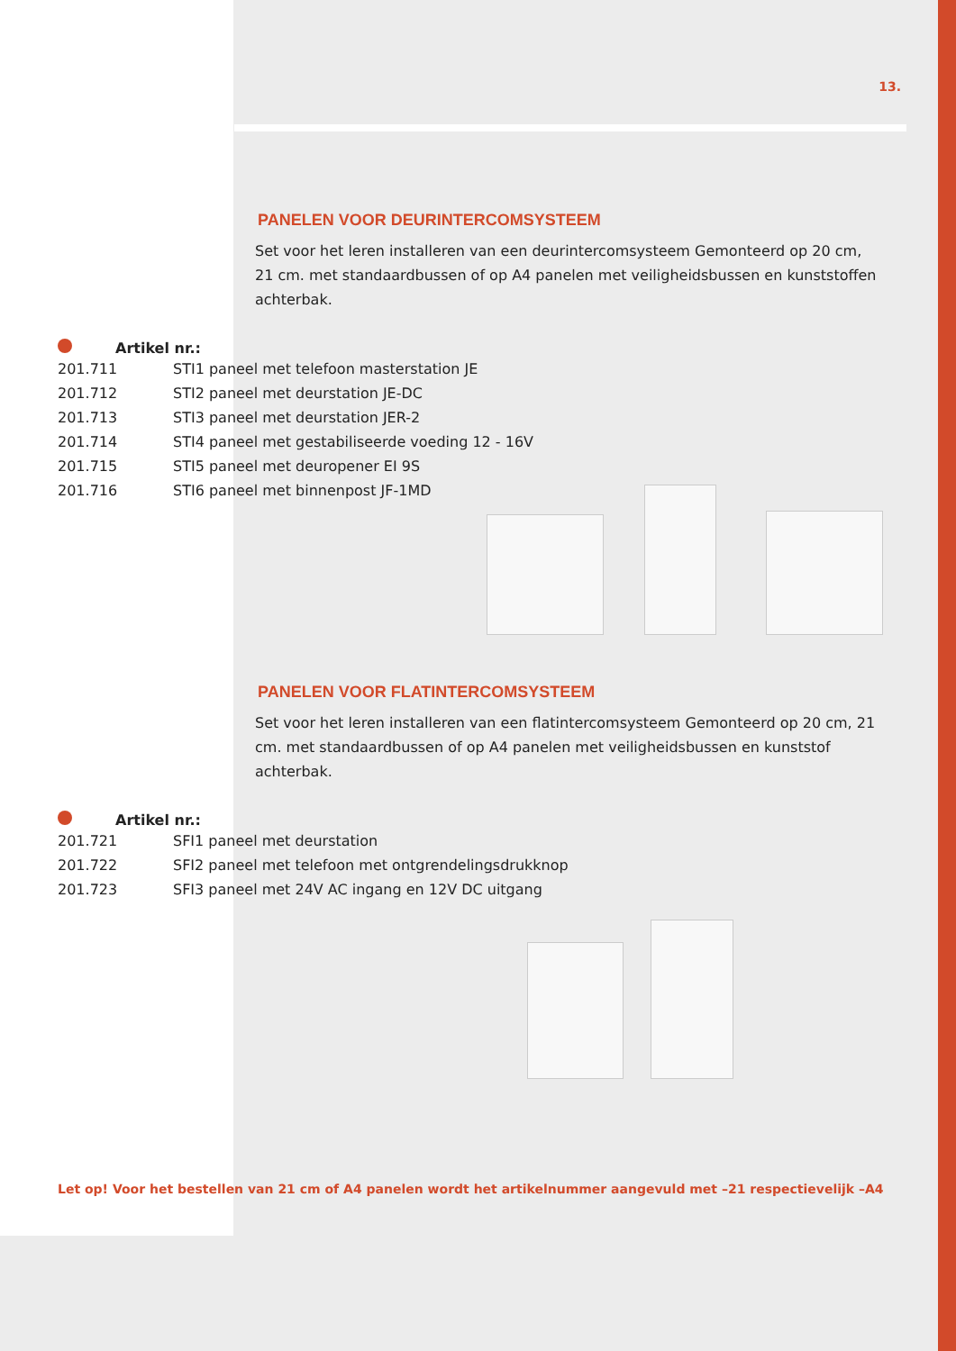13.
PANELEN VOOR DEURINTERCOMSYSTEEM
Set voor het leren installeren van een deurintercomsysteem Gemonteerd op 20 cm, 21 cm. met standaardbussen of op A4 panelen met veiligheidsbussen en kunststoffen achterbak.
Artikel nr.:
| 201.711 | STI1 paneel met telefoon masterstation JE |
| 201.712 | STI2 paneel met deurstation JE-DC |
| 201.713 | STI3 paneel met deurstation JER-2 |
| 201.714 | STI4 paneel met gestabiliseerde voeding 12 - 16V |
| 201.715 | STI5 paneel met deuropener EI 9S |
| 201.716 | STI6 paneel met binnenpost JF-1MD |
PANELEN VOOR FLATINTERCOMSYSTEEM
Set voor het leren installeren van een flatintercomsysteem Gemonteerd op 20 cm, 21 cm. met standaardbussen of op A4 panelen met veiligheidsbussen en kunststof achterbak.
Artikel nr.:
| 201.721 | SFI1 paneel met deurstation |
| 201.722 | SFI2 paneel met telefoon met ontgrendelingsdrukknop |
| 201.723 | SFI3 paneel met 24V AC ingang en 12V DC uitgang |
Let op! Voor het bestellen van 21 cm of A4 panelen wordt het artikelnummer aangevuld met –21 respectievelijk –A4